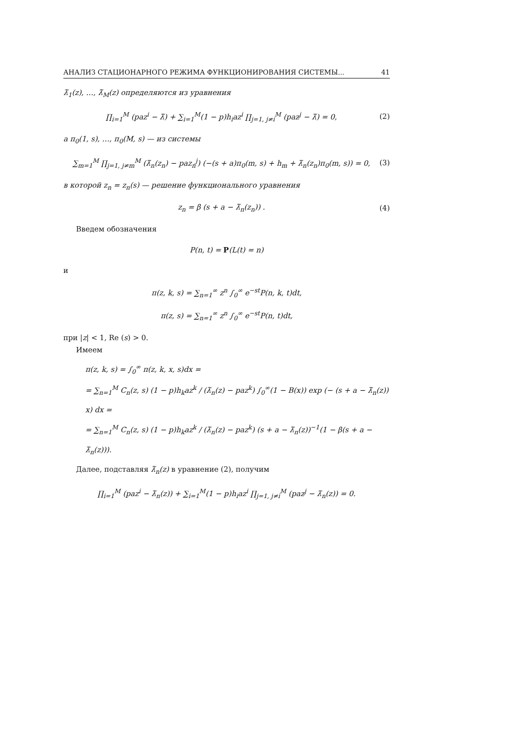АНАЛИЗ СТАЦИОНАРНОГО РЕЖИМА ФУНКЦИОНИРОВАНИЯ СИСТЕМЫ... 41
λ̃<sub>1</sub>(z), …, λ̃<sub>M</sub>(z) определяются из уравнения
∏<sub>i=1</sub><sup>M</sup> (paz<sup>i</sup> − λ̃) + ∑<sub>i=1</sub><sup>M</sup>(1 − p)h<sub>i</sub>az<sup>i</sup> ∏<sub>j=1, j≠i</sub><sup>M</sup> (paz<sup>j</sup> − λ̃) = 0, (2)
а π<sub>0</sub>(1, s), …, π<sub>0</sub>(M, s) — из системы
∑<sub>m=1</sub><sup>M</sup> ∏<sub>j=1, j≠m</sub><sup>M</sup> (λ̃<sub>n</sub>(z<sub>n</sub>) − paz<sub>n</sub><sup>j</sup>) (−(s + a)π<sub>0</sub>(m, s) + h<sub>m</sub> + λ̃<sub>n</sub>(z<sub>n</sub>)π<sub>0</sub>(m, s)) = 0, (3)
в которой z<sub>n</sub> = z<sub>n</sub>(s) — решение функционального уравнения
z<sub>n</sub> = β (s + a − λ̃<sub>n</sub>(z<sub>n</sub>)) . (4)
Введем обозначения
P(n, t) = P(L(t) = n)
и
π(z, k, s) = ∑<sub>n=1</sub><sup>∞</sup> z<sup>n</sup> ∫<sub>0</sub><sup>∞</sup> e<sup>−st</sup>P(n, k, t)dt,
π(z, s) = ∑<sub>n=1</sub><sup>∞</sup> z<sup>n</sup> ∫<sub>0</sub><sup>∞</sup> e<sup>−st</sup>P(n, t)dt,
при |z| < 1, Re (s) > 0.
Имеем
π(z, k, s) = ∫<sub>0</sub><sup>∞</sup> π(z, k, x, s)dx =
= ∑<sub>n=1</sub><sup>M</sup> C<sub>n</sub>(z, s) (1 − p)h<sub>k</sub>az<sup>k</sup> / (λ̃<sub>n</sub>(z) − paz<sup>k</sup>) ∫<sub>0</sub><sup>∞</sup>(1 − B(x)) exp (− (s + a − λ̃<sub>n</sub>(z)) x) dx =
= ∑<sub>n=1</sub><sup>M</sup> C<sub>n</sub>(z, s) (1 − p)h<sub>k</sub>az<sup>k</sup> / (λ̃<sub>n</sub>(z) − paz<sup>k</sup>) (s + a − λ̃<sub>n</sub>(z))<sup>−1</sup>(1 − β(s + a − λ̃<sub>n</sub>(z))).
Далее, подставляя λ̃<sub>n</sub>(z) в уравнение (2), получим
∏<sub>i=1</sub><sup>M</sup> (paz<sup>i</sup> − λ̃<sub>n</sub>(z)) + ∑<sub>i=1</sub><sup>M</sup>(1 − p)h<sub>i</sub>az<sup>i</sup> ∏<sub>j=1, j≠i</sub><sup>M</sup> (paz<sup>j</sup> − λ̃<sub>n</sub>(z)) = 0.